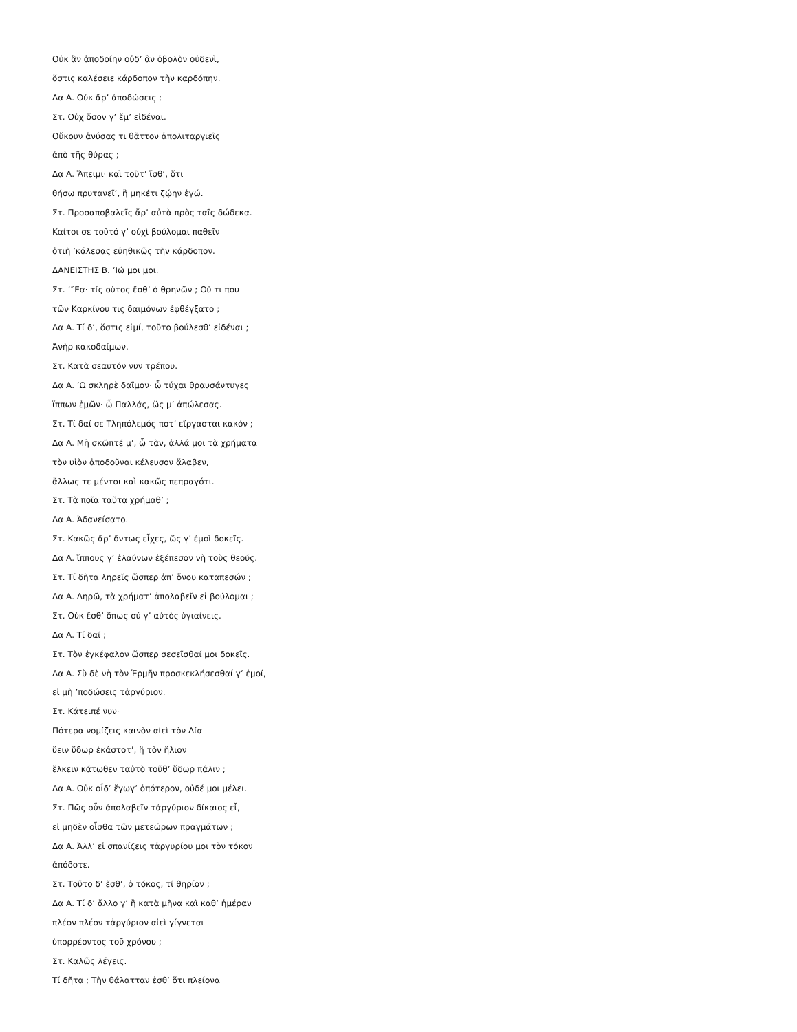Οὐκ ἂν ἀποδοίην οὐδ’ ἂν ὀβολὸν οὐδενὶ,
ὅστις καλέσειε κάρδοπον τὴν καρδόπην.
Δα Α. Οὐκ ἄρ’ ἀποδώσεις ;
Στ. Οὐχ ὅσον γ’ ἔμ’ εἰδέναι.
Οὔκουν ἀνύσας τι θᾶττον ἀπολιταργιεῖς
ἀπὸ τῆς θύρας ;
Δα Α. Ἄπειμι· καὶ τοῦτ’ ἴσθ’, ὅτι
θήσω πρυτανεῖ’, ἢ μηκέτι ζῴην ἐγώ.
Στ. Προσαποβαλεῖς ἄρ’ αὐτὰ πρὸς ταῖς δώδεκα.
Καίτοι σε τοῦτό γ’ οὐχὶ βούλομαι παθεῖν
ὁτιὴ ’κάλεσας εὐηθικῶς τὴν κάρδοπον.
ΔΑΝΕΙΣΤΗΣ Β. ’Ιώ μοι μοι.
Στ. ’῎Εα· τίς οὑτος ἔσθ’ ὁ θρηνῶν ; Οὔ τι που
τῶν Καρκίνου τις δαιμόνων ἐφθέγξατο ;
Δα Α. Τί δ’, ὅστις εἰμί, τοῦτο βούλεσθ’ εἰδέναι ;
Ἀνὴρ κακοδαίμων.
Στ. Κατὰ σεαυτόν νυν τρέπου.
Δα Α. ’Ω σκληρὲ δαῖμον· ὦ τύχαι θραυσάντυγες
ἵππων ἐμῶν· ὦ Παλλάς, ὥς μ’ ἀπώλεσας.
Στ. Τί δαί σε Τληπόλεμός ποτ’ εἴργασται κακόν ;
Δα Α. Μὴ σκῶπτέ μ’, ὦ τᾶν, ἀλλά μοι τὰ χρήματα
τὸν υἱὸν ἀποδοῦναι κέλευσον ἅλαβεν,
ἄλλως τε μέντοι καὶ κακῶς πεπραγότι.
Στ. Τὰ ποῖα ταῦτα χρήμαθ’ ;
Δα Α. Ἀδανείσατο.
Στ. Κακῶς ἄρ’ ὄντως εἶχες, ὥς γ’ ἐμοὶ δοκεῖς.
Δα Α. ἵππους γ’ ἐλαύνων ἐξέπεσον νὴ τοὺς θεούς.
Στ. Τί δῆτα ληρεῖς ὥσπερ ἀπ’ ὄνου καταπεσών ;
Δα Α. Ληρῶ, τὰ χρήματ’ ἀπολαβεῖν εἰ βούλομαι ;
Στ. Οὐκ ἔσθ’ ὅπως σύ γ’ αὐτὸς ὑγιαίνεις.
Δα Α. Τί δαί ;
Στ. Τὸν ἐγκέφαλον ὥσπερ σεσεῖσθαί μοι δοκεῖς.
Δα Α. Σὺ δὲ νὴ τὸν Ἑρμῆν προσκεκλήσεσθαί γ’ ἐμοί,
εἰ μὴ ’ποδώσεις τἀργύριον.
Στ. Κάτειπέ νυν·
Πότερα νομίζεις καινὸν αἰεὶ τὸν Δία
ὕειν ὕδωρ ἑκάστοτ’, ἢ τὸν ἥλιον
ἕλκειν κάτωθεν ταὐτὸ τοῦθ’ ὕδωρ πάλιν ;
Δα Α. Οὐκ οἶδ’ ἔγωγ’ ὁπότερον, οὐδέ μοι μέλει.
Στ. Πῶς οὖν ἀπολαβεῖν τἀργύριον δίκαιος εἶ,
εἰ μηδὲν οἶσθα τῶν μετεώρων πραγμάτων ;
Δα Α. Ἀλλ’ εἰ σπανίζεις τἀργυρίου μοι τὸν τόκον
ἀπόδοτε.
Στ. Τοῦτο δ’ ἔσθ’, ὁ τόκος, τί θηρίον ;
Δα Α. Τί δ’ ἄλλο γ’ ἢ κατὰ μῆνα καὶ καθ’ ἡμέραν
πλέον πλέον τἀργύριον αἰεὶ γίγνεται
ὑπορρέοντος τοῦ χρόνου ;
Στ. Καλῶς λέγεις.
Τί δῆτα ; Τὴν θάλατταν ἐσθ’ ὅτι πλείονα